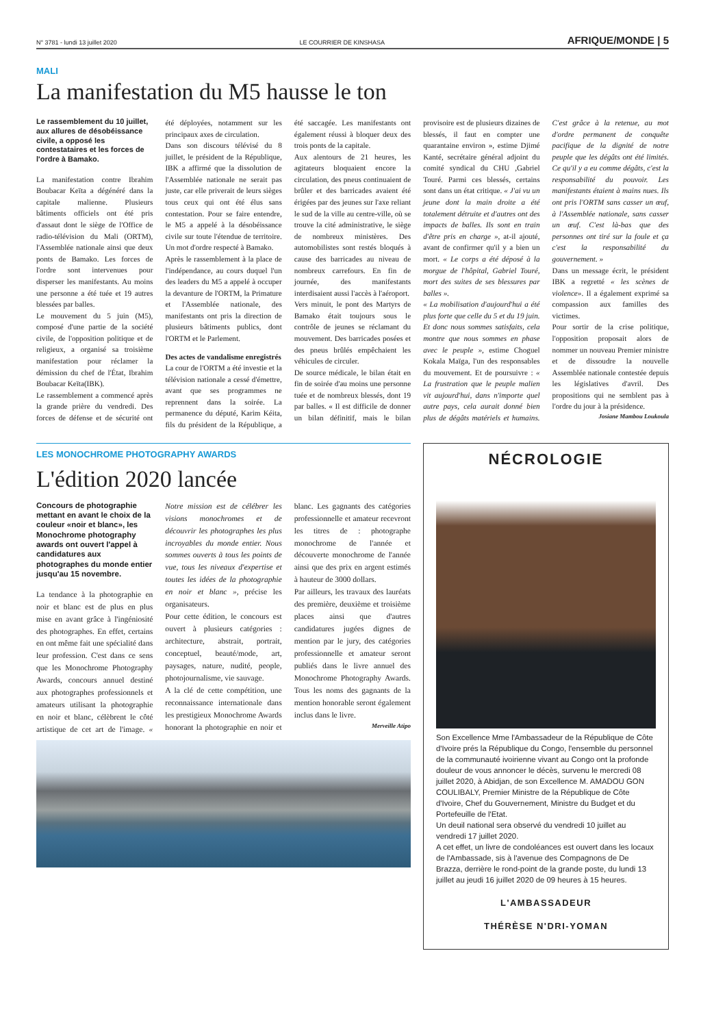N° 3781 - lundi 13 juillet 2020 LE COURRIER DE KINSHASA AFRIQUE/MONDE | 5
MALI
La manifestation du M5 hausse le ton
Le rassemblement du 10 juillet, aux allures de désobéissance civile, a opposé les contestataires et les forces de l'ordre à Bamako.
La manifestation contre Ibrahim Boubacar Keïta a dégénéré dans la capitale malienne. Plusieurs bâtiments officiels ont été pris d'assaut dont le siège de l'Office de radio-télévision du Mali (ORTM), l'Assemblée nationale ainsi que deux ponts de Bamako. Les forces de l'ordre sont intervenues pour disperser les manifestants. Au moins une personne a été tuée et 19 autres blessées par balles.
Le mouvement du 5 juin (M5), composé d'une partie de la société civile, de l'opposition politique et de religieux, a organisé sa troisième manifestation pour réclamer la démission du chef de l'État, Ibrahim Boubacar Keïta(IBK).
Le rassemblement a commencé après la grande prière du vendredi. Des forces de défense et de sécurité ont été déployées, notamment sur les principaux axes de circulation.
Dans son discours télévisé du 8 juillet, le président de la République, IBK a affirmé que la dissolution de l'Assemblée nationale ne serait pas juste, car elle priverait de leurs sièges tous ceux qui ont été élus sans contestation. Pour se faire entendre, le M5 a appelé à la désobéissance civile sur toute l'étendue de territoire. Un mot d'ordre respecté à Bamako.
Après le rassemblement à la place de l'indépendance, au cours duquel l'un des leaders du M5 a appelé à occuper la devanture de l'ORTM, la Primature et l'Assemblée nationale, des manifestants ont pris la direction de plusieurs bâtiments publics, dont l'ORTM et le Parlement.
Des actes de vandalisme enregistrés
La cour de l'ORTM a été investie et la télévision nationale a cessé d'émettre, avant que ses programmes ne reprennent dans la soirée. La permanence du député, Karim Kéita, fils du président de la République, a été saccagée. Les manifestants ont également réussi à bloquer deux des trois ponts de la capitale.
Aux alentours de 21 heures, les agitateurs bloquaient encore la circulation, des pneus continuaient de brûler et des barricades avaient été érigées par des jeunes sur l'axe reliant le sud de la ville au centre-ville, où se trouve la cité administrative, le siège de nombreux ministères. Des automobilistes sont restés bloqués à cause des barricades au niveau de nombreux carrefours. En fin de journée, des manifestants interdisaient aussi l'accès à l'aéroport.
Vers minuit, le pont des Martyrs de Bamako était toujours sous le contrôle de jeunes se réclamant du mouvement. Des barricades posées et des pneus brûlés empêchaient les véhicules de circuler.
De source médicale, le bilan était en fin de soirée d'au moins une personne tuée et de nombreux blessés, dont 19 par balles. « Il est difficile de donner un bilan définitif, mais le bilan provisoire est de plusieurs dizaines de blessés, il faut en compter une quarantaine environ », estime Djimé Kanté, secrétaire général adjoint du comité syndical du CHU ,Gabriel Touré. Parmi ces blessés, certains sont dans un état critique. « J'ai vu un jeune dont la main droite a été totalement détruite et d'autres ont des impacts de balles. Ils sont en train d'être pris en charge », at-il ajouté, avant de confirmer qu'il y a bien un mort. « Le corps a été déposé à la morgue de l'hôpital, Gabriel Touré, mort des suites de ses blessures par balles ».
« La mobilisation d'aujourd'hui a été plus forte que celle du 5 et du 19 juin. Et donc nous sommes satisfaits, cela montre que nous sommes en phase avec le peuple », estime Choguel Kokala Maïga, l'un des responsables du mouvement. Et de poursuivre : « La frustration que le peuple malien vit aujourd'hui, dans n'importe quel autre pays, cela aurait donné bien plus de dégâts matériels et humains. C'est grâce à la retenue, au mot d'ordre permanent de conquête pacifique de la dignité de notre peuple que les dégâts ont été limités. Ce qu'il y a eu comme dégâts, c'est la responsabilité du pouvoir. Les manifestants étaient à mains nues. Ils ont pris l'ORTM sans casser un œuf, à l'Assemblée nationale, sans casser un œuf. C'est là-bas que des personnes ont tiré sur la foule et ça c'est la responsabilité du gouvernement. »
Dans un message écrit, le président IBK a regretté « les scènes de violence». Il a également exprimé sa compassion aux familles des victimes.
Pour sortir de la crise politique, l'opposition proposait alors de nommer un nouveau Premier ministre et de dissoudre la nouvelle Assemblée nationale contestée depuis les législatives d'avril. Des propositions qui ne semblent pas à l'ordre du jour à la présidence.
Josiane Mambou Loukoula
LES MONOCHROME PHOTOGRAPHY AWARDS
L'édition 2020 lancée
Concours de photographie mettant en avant le choix de la couleur «noir et blanc», les Monochrome photography awards ont ouvert l'appel à candidatures aux photographes du monde entier jusqu'au 15 novembre.
La tendance à la photographie en noir et blanc est de plus en plus mise en avant grâce à l'ingéniosité des photographes. En effet, certains en ont même fait une spécialité dans leur profession. C'est dans ce sens que les Monochrome Photography Awards, concours annuel destiné aux photographes professionnels et amateurs utilisant la photographie en noir et blanc, célèbrent le côté artistique de cet art de l'image. « Notre mission est de célébrer les visions monochromes et de découvrir les photographes les plus incroyables du monde entier. Nous sommes ouverts à tous les points de vue, tous les niveaux d'expertise et toutes les idées de la photographie en noir et blanc », précise les organisateurs.
Pour cette édition, le concours est ouvert à plusieurs catégories : architecture, abstrait, portrait, conceptuel, beauté/mode, art, paysages, nature, nudité, people, photojournalisme, vie sauvage.
A la clé de cette compétition, une reconnaissance internationale dans les prestigieux Monochrome Awards honorant la photographie en noir et blanc. Les gagnants des catégories professionnelle et amateur recevront les titres de : photographe monochrome de l'année et découverte monochrome de l'année ainsi que des prix en argent estimés à hauteur de 3000 dollars.
Par ailleurs, les travaux des lauréats des première, deuxième et troisième places ainsi que d'autres candidatures jugées dignes de mention par le jury, des catégories professionnelle et amateur seront publiés dans le livre annuel des Monochrome Photography Awards. Tous les noms des gagnants de la mention honorable seront également inclus dans le livre.
Merveille Atipo
NÉCROLOGIE
Son Excellence Mme l'Ambassadeur de la République de Côte d'Ivoire prés la République du Congo, l'ensemble du personnel de la communauté ivoirienne vivant au Congo ont la profonde douleur de vous annoncer le décès, survenu le mercredi 08 juillet 2020, à Abidjan, de son Excellence M. AMADOU GON COULIBALY, Premier Ministre de la République de Côte d'Ivoire, Chef du Gouvernement, Ministre du Budget et du Portefeuille de l'Etat.
Un deuil national sera observé du vendredi 10 juillet au vendredi 17 juillet 2020.
A cet effet, un livre de condoléances est ouvert dans les locaux de l'Ambassade, sis à l'avenue des Compagnons de De Brazza, derrière le rond-point de la grande poste, du lundi 13 juillet au jeudi 16 juillet 2020 de 09 heures à 15 heures.
L'AMBASSADEUR
THÉRÈSE N'DRI-YOMAN